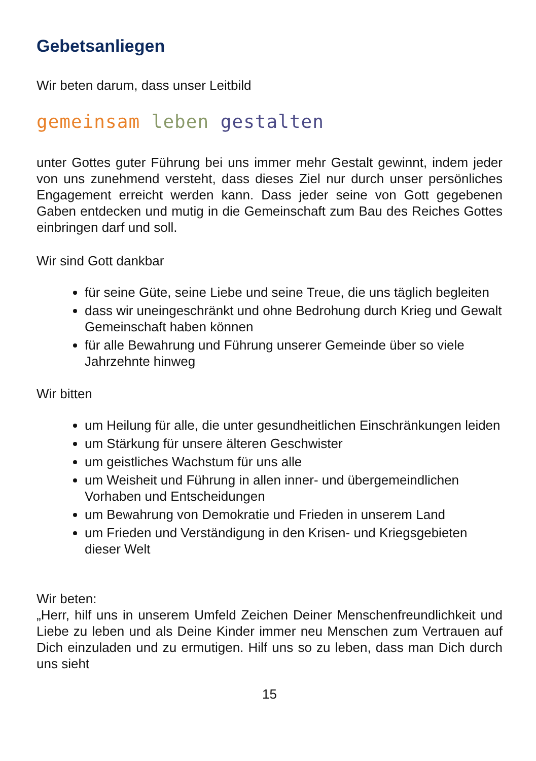Gebetsanliegen
Wir beten darum, dass unser Leitbild
gemeinsam leben gestalten
unter Gottes guter Führung bei uns immer mehr Gestalt gewinnt, indem jeder von uns zunehmend versteht, dass dieses Ziel nur durch unser persönliches Engagement erreicht werden kann. Dass jeder seine von Gott gegebenen Gaben entdecken und mutig in die Gemeinschaft zum Bau des Reiches Gottes einbringen darf und soll.
Wir sind Gott dankbar
für seine Güte, seine Liebe und seine Treue, die uns täglich begleiten
dass wir uneingeschränkt und ohne Bedrohung durch Krieg und Gewalt Gemeinschaft haben können
für alle Bewahrung und Führung unserer Gemeinde über so viele Jahrzehnte hinweg
Wir bitten
um Heilung für alle, die unter gesundheitlichen Einschränkungen leiden
um Stärkung für unsere älteren Geschwister
um geistliches Wachstum für uns alle
um Weisheit und Führung in allen inner- und übergemeindlichen Vorhaben und Entscheidungen
um Bewahrung von Demokratie und Frieden in unserem Land
um Frieden und Verständigung in den Krisen- und Kriegsgebieten dieser Welt
Wir beten:
„Herr, hilf uns in unserem Umfeld Zeichen Deiner Menschenfreundlichkeit und Liebe zu leben und als Deine Kinder immer neu Menschen zum Vertrauen auf Dich einzuladen und zu ermutigen. Hilf uns so zu leben, dass man Dich durch uns sieht
15